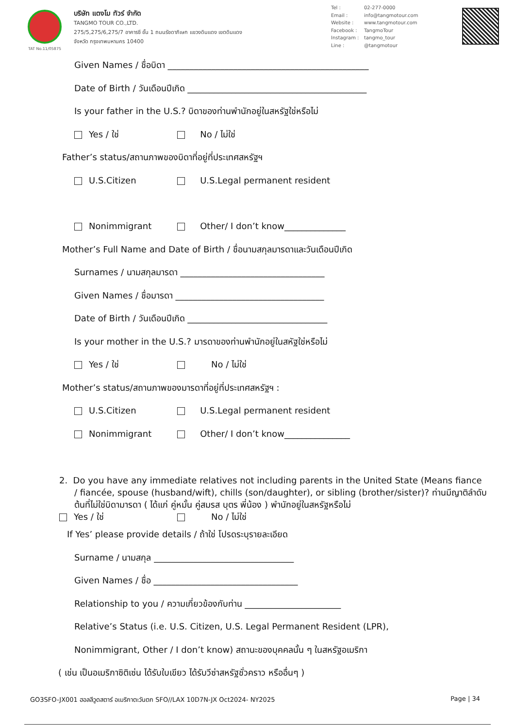TAT No.11/05875
บริษัท แตงโม ทัวร์ จำกัด
TANGMO TOUR CO.,LTD.
275/5,275/6,275/7 อาคารซี ชั้น 1 ถนนรัชดาภิเษก แขวงดินแดง เขตดินแดง
จังหวัด กรุงเทพมหานคร 10400
Tel : 02-277-0000
Email : info@tangmotour.com
Website : www.tangmotour.com
Facebook : TangmoTour
Instagram : tangmo_tour
Line : @tangmotour
Given Names / ชื่อบิดา ______________________________________________
Date of Birth / วันเดือนปีเกิด _________________________________________
Is your father in the U.S.? บิดาของท่านพำนักอยู่ในสหรัฐใช่หรือไม่
Yes / ใช่ No / ไม่ใช่
Father’s status/สถานภาพของบิดาที่อยู่ที่ประเทศสหรัฐฯ
U.S.Citizen U.S.Legal permanent resident
Nonimmigrant Other/ I don’t know______________
Mother’s Full Name and Date of Birth / ชื่อนามสกุลมารดาและวันเดือนปีเกิด
Surnames / นามสกุลมารดา _________________________________
Given Names / ชื่อมารดา __________________________________
Date of Birth / วันเดือนปีเกิด ________________________________
Is your mother in the U.S.? มารดาของท่านพำนักอยู่ในสหัฐใช่หรือไม่
Yes / ใช่ No / ไม่ใช่
Mother’s status/สถานภาพของมารดาที่อยู่ที่ประเทศสหรัฐฯ :
U.S.Citizen U.S.Legal permanent resident
Nonimmigrant Other/ I don’t know_______________
2. Do you have any immediate relatives not including parents in the United State (Means fiance / fiancée, spouse (husband/wift), chills (son/daughter), or sibling (brother/sister)? ท่านมีญาติลำดับต้นที่ไม่ใช่บิดามารดา ( ได้แก่ คู่หมั้น คู่สมรส บุตร พี่น้อง ) พำนักอยู่ในสหรัฐหรือไม่
Yes / ใช่ No / ไม่ใช่
If Yes’ please provide details / ถ้าใช่ โปรดระบุรายละเอียด
Surname / นามสกุล ________________________________
Given Names / ชื่อ _________________________________
Relationship to you / ความเกี่ยวข้องกับท่าน ______________________
Relative’s Status (i.e. U.S. Citizen, U.S. Legal Permanent Resident (LPR),
Nonimmigrant, Other / I don’t know) สถานะของบุคคลนั้น ๆ ในสหรัฐอเมริกา
( เช่น เป็นอเมริกาซิติเซ่น ได้รับใบเขียว ได้รับวีซ่าสหรัฐชั่วคราว หรืออื่นๆ )
GO3SFO-JX001 ฮอลลีวูดสตาร์ อเมริกาตะวันตก SFO//LAX 10D7N-JX Oct2024- NY2025 Page | 34